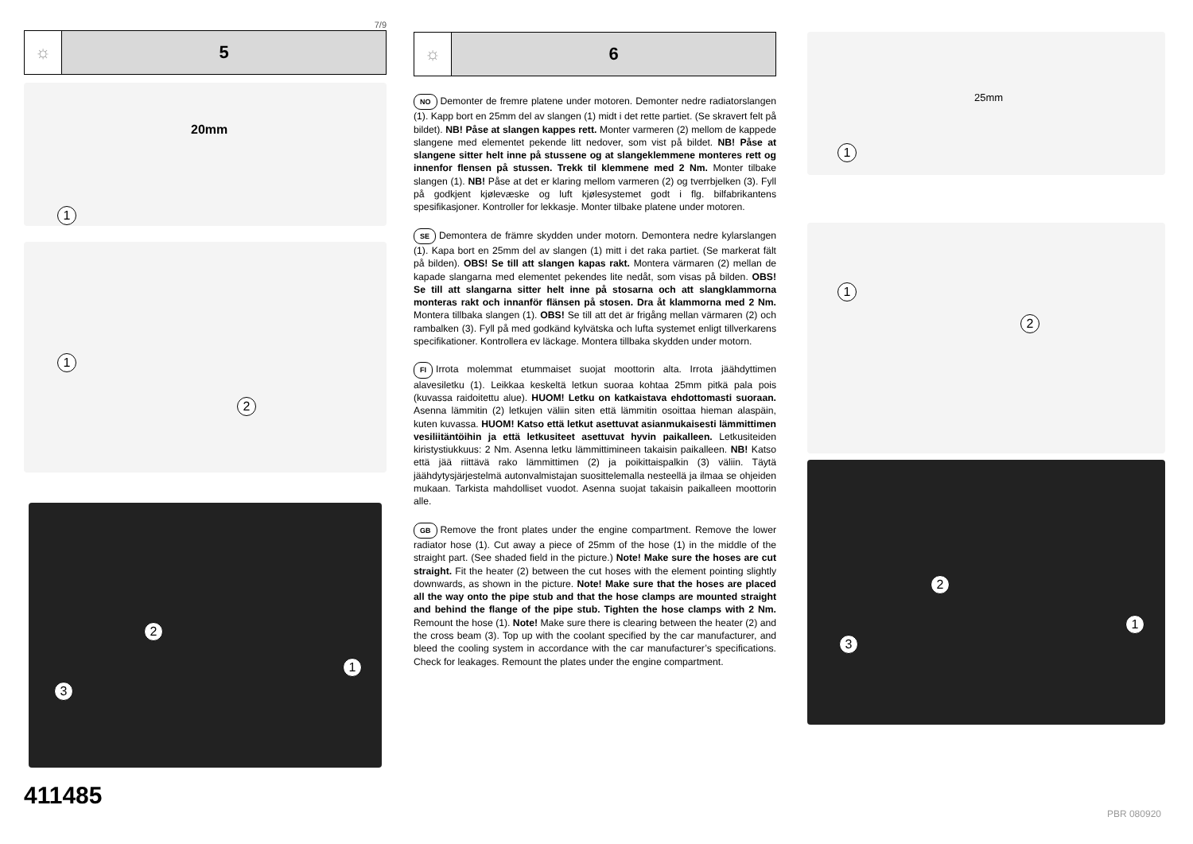7/9
☼ 5
20mm
1
1
2
2
1
3
411485
☼ 6
NO Demonter de fremre platene under motoren. Demonter nedre radiatorslangen (1). Kapp bort en 25mm del av slangen (1) midt i det rette partiet. (Se skravert felt på bildet). NB! Påse at slangen kappes rett. Monter varmeren (2) mellom de kappede slangene med elementet pekende litt nedover, som vist på bildet. NB! Påse at slangene sitter helt inne på stussene og at slangeklemmene monteres rett og innenfor flensen på stussen. Trekk til klemmene med 2 Nm. Monter tilbake slangen (1). NB! Påse at det er klaring mellom varmeren (2) og tverrbjelken (3). Fyll på godkjent kjølevæske og luft kjølesystemet godt i flg. bilfabrikantens spesifikasjoner. Kontroller for lekkasje. Monter tilbake platene under motoren.
SE Demontera de främre skydden under motorn. Demontera nedre kylarslangen (1). Kapa bort en 25mm del av slangen (1) mitt i det raka partiet. (Se markerat fält på bilden). OBS! Se till att slangen kapas rakt. Montera värmaren (2) mellan de kapade slangarna med elementet pekendes lite nedåt, som visas på bilden. OBS! Se till att slangarna sitter helt inne på stosarna och att slangklammorna monteras rakt och innanför flänsen på stosen. Dra åt klammorna med 2 Nm. Montera tillbaka slangen (1). OBS! Se till att det är frigång mellan värmaren (2) och rambalken (3). Fyll på med godkänd kylvätska och lufta systemet enligt tillverkarens specifikationer. Kontrollera ev läckage. Montera tillbaka skydden under motorn.
FI Irrota molemmat etummaiset suojat moottorin alta. Irrota jäähdyttimen alavesiletku (1). Leikkaa keskeltä letkun suoraa kohtaa 25mm pitkä pala pois (kuvassa raidoitettu alue). HUOM! Letku on katkaistava ehdottomasti suoraan. Asenna lämmitin (2) letkujen väliin siten että lämmitin osoittaa hieman alaspäin, kuten kuvassa. HUOM! Katso että letkut asettuvat asianmukaisesti lämmittimen vesiliitäntöihin ja että letkusiteet asettuvat hyvin paikalleen. Letkusiteiden kiristystiukkuus: 2 Nm. Asenna letku lämmittimineen takaisin paikalleen. NB! Katso että jää riittävä rako lämmittimen (2) ja poikittaispalkin (3) väliin. Täytä jäähdytysjärjestelmä autonvalmistajan suosittelemalla nesteellä ja ilmaa se ohjeiden mukaan. Tarkista mahdolliset vuodot. Asenna suojat takaisin paikalleen moottorin alle.
GB Remove the front plates under the engine compartment. Remove the lower radiator hose (1). Cut away a piece of 25mm of the hose (1) in the middle of the straight part. (See shaded field in the picture.) Note! Make sure the hoses are cut straight. Fit the heater (2) between the cut hoses with the element pointing slightly downwards, as shown in the picture. Note! Make sure that the hoses are placed all the way onto the pipe stub and that the hose clamps are mounted straight and behind the flange of the pipe stub. Tighten the hose clamps with 2 Nm. Remount the hose (1). Note! Make sure there is clearing between the heater (2) and the cross beam (3). Top up with the coolant specified by the car manufacturer, and bleed the cooling system in accordance with the car manufacturer’s specifications. Check for leakages. Remount the plates under the engine compartment.
25mm
1
1
2
2
1
3
PBR 080920